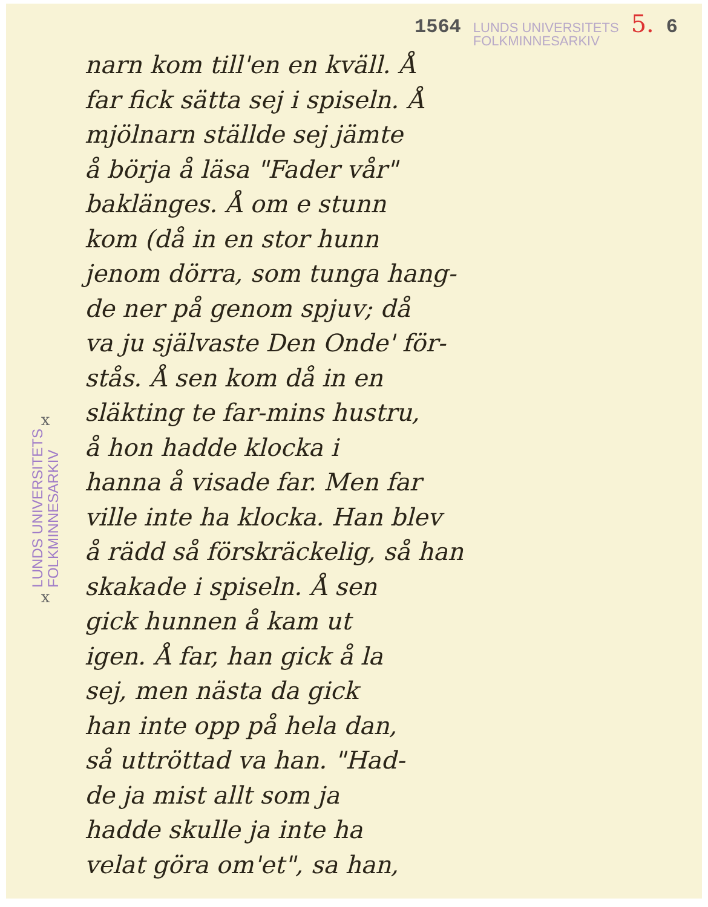1564 LUNDS UNIVERSITETS
FOLKMINNESARKIV 5. 6
x
LUNDS UNIVERSITETS
FOLKMINNESARKIV
x
narn kom till'en en kväll. Å
far fick sätta sej i spiseln. Å
mjölnarn ställde sej jämte
å börja å läsa "Fader vår"
baklänges. Å om e stunn
kom (då in en stor hunn
jenom dörra, som tunga hang-
de ner på genom spjuv; då
va ju självaste Den Onde' för-
stås. Å sen kom då in en
släkting te far-mins hustru,
å hon hadde klocka i
hanna å visade far. Men far
ville inte ha klocka. Han blev
å rädd så förskräckelig, så han
skakade i spiseln. Å sen
gick hunnen å kam ut
igen. Å far, han gick å la
sej, men nästa da gick
han inte opp på hela dan,
så uttröttad va han. "Had-
de ja mist allt som ja
hadde skulle ja inte ha
velat göra om'et", sa han,